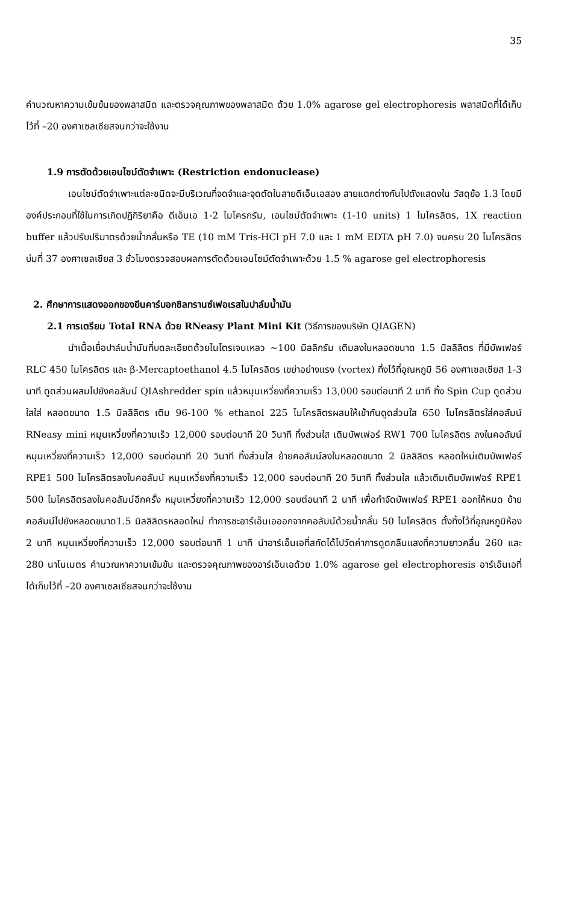35
คำนวณหาความเข้มข้นของพลาสมิด และตรวจคุณภาพของพลาสมิด ด้วย 1.0% agarose gel electrophoresis พลาสมิดที่ได้เก็บไว้ที่ –20 องศาเซลเซียสจนกว่าจะใช้งาน
1.9 การตัดด้วยเอนไซม์ตัดจำเพาะ (Restriction endonuclease)
เอนไซม์ตัดจำเพาะแต่ละชนิดจะมีบริเวณที่จดจำและจุดตัดในสายดีเอ็นเอสอง สายแตกต่างกันไปดังแสดงใน วัสดุข้อ 1.3 โดยมีองค์ประกอบที่ใช้ในการเกิดปฏิกิริยาคือ ดีเอ็นเอ 1-2 ไมโครกรัม, เอนไซม์ตัดจำเพาะ (1-10 units) 1 ไมโครลิตร, 1X reaction buffer แล้วปรับปริมาตรด้วยน้ำกลั่นหรือ TE (10 mM Tris-HCl pH 7.0 และ 1 mM EDTA pH 7.0) จนครบ 20 ไมโครลิตร บ่มที่ 37 องศาเซลเซียส 3 ชั่วโมงตรวจสอบผลการตัดด้วยเอนไซม์ตัดจำเพาะด้วย 1.5 % agarose gel electrophoresis
2. ศึกษาการแสดงออกของยีนคาร์บอกซิลทรานซ์เฟอเรสในปาล์มน้ำมัน
2.1 การเตรียม Total RNA ด้วย RNeasy Plant Mini Kit (วิธีการของบริษัท QIAGEN)
นำเนื้อเยื่อปาล์มน้ำมันที่บดละเอียดด้วยไนโตรเจนเหลว ~100 มิลลิกรัม เติมลงในหลอดขนาด 1.5 มิลลิลิตร ที่มีบัพเฟอร์ RLC 450 ไมโครลิตร และ β-Mercaptoethanol 4.5 ไมโครลิตร เขย่าอย่างแรง (vortex) ทิ้งไว้ที่อุณหภูมิ 56 องศาเซลเซียส 1-3 นาที ดูดส่วนผสมไปยังคอลัมน์ QIAshredder spin แล้วหมุนเหวี่ยงที่ความเร็ว 13,000 รอบต่อนาที 2 นาที ทิ้ง Spin Cup ดูดส่วนใสใส่ หลอดขนาด 1.5 มิลลิลิตร เติม 96-100 % ethanol 225 ไมโครลิตรผสมให้เข้ากันดูดส่วนใส 650 ไมโครลิตรใส่คอลัมน์ RNeasy mini หมุนเหวี่ยงที่ความเร็ว 12,000 รอบต่อนาที 20 วินาที ทิ้งส่วนใส เติมบัพเฟอร์ RW1 700 ไมโครลิตร ลงในคอลัมน์หมุนเหวี่ยงที่ความเร็ว 12,000 รอบต่อนาที 20 วินาที ทิ้งส่วนใส ย้ายคอลัมน์ลงในหลอดขนาด 2 มิลลิลิตร หลอดใหม่เติมบัพเฟอร์ RPE1 500 ไมโครลิตรลงในคอลัมน์ หมุนเหวี่ยงที่ความเร็ว 12,000 รอบต่อนาที 20 วินาที ทิ้งส่วนใส แล้วเติมเติมบัพเฟอร์ RPE1 500 ไมโครลิตรลงในคอลัมน์อีกครั้ง หมุนเหวี่ยงที่ความเร็ว 12,000 รอบต่อนาที 2 นาที เพื่อกำจัดบัพเฟอร์ RPE1 ออกให้หมด ย้ายคอลัมน์ไปยังหลอดขนาด1.5 มิลลิลิตรหลอดใหม่ ทำการชะอาร์เอ็นเอออกจากคอลัมน์ด้วยน้ำกลั่น 50 ไมโครลิตร ตั้งทิ้งไว้ที่อุณหภูมิห้อง 2 นาที หมุนเหวี่ยงที่ความเร็ว 12,000 รอบต่อนาที 1 นาที นำอาร์เอ็นเอที่สกัดได้ไปวัดค่าการดูดกลืนแสงที่ความยาวคลื่น 260 และ 280 นาโนเมตร คำนวณหาความเข้มข้น และตรวจคุณภาพของอาร์เอ็นเอด้วย 1.0% agarose gel electrophoresis อาร์เอ็นเอที่ได้เก็บไว้ที่ –20 องศาเซลเซียสจนกว่าจะใช้งาน